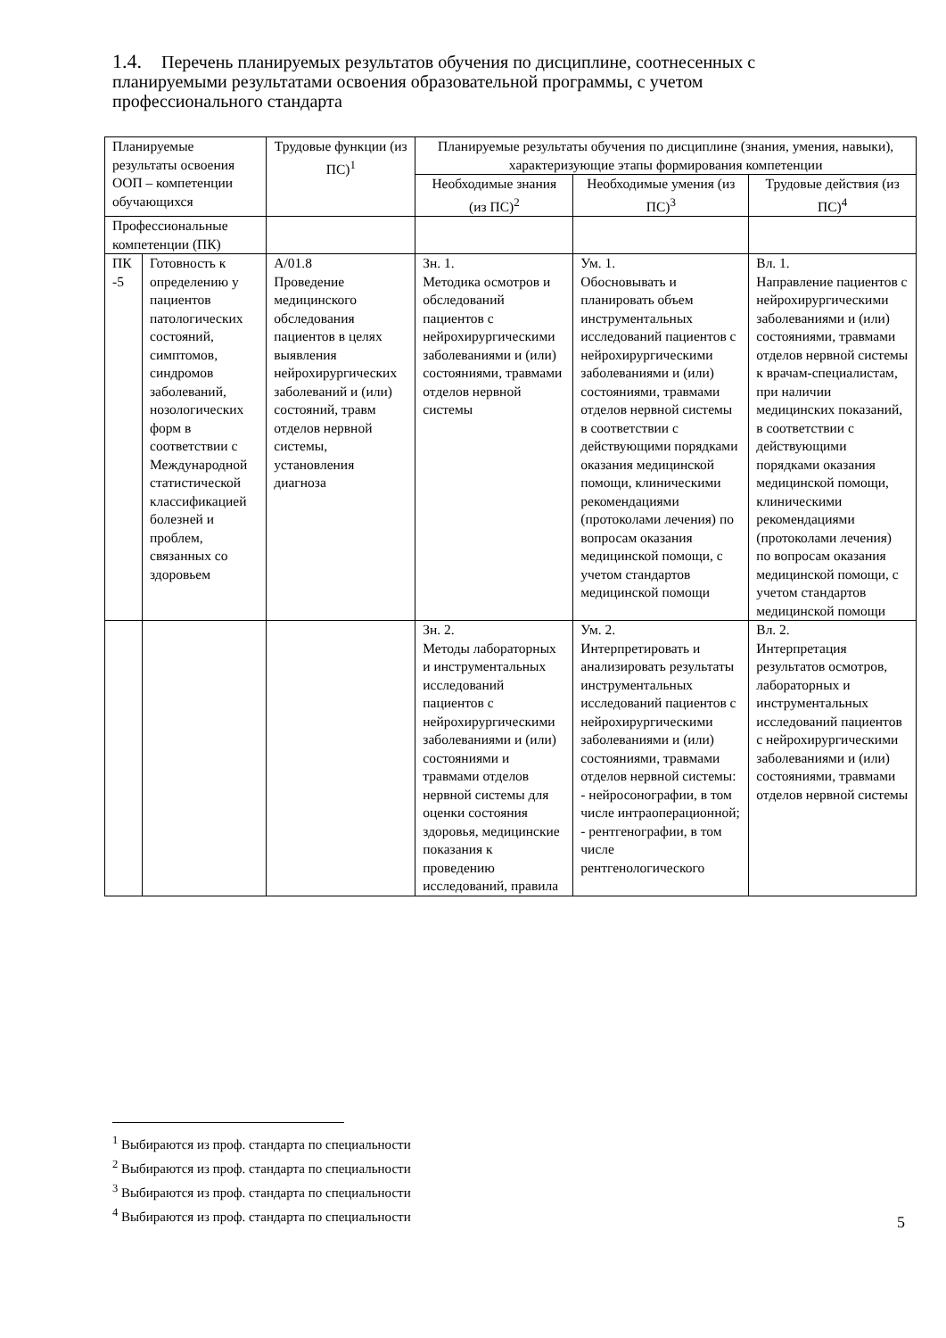1.4. Перечень планируемых результатов обучения по дисциплине, соотнесенных с планируемыми результатами освоения образовательной программы, с учетом профессионального стандарта
| Планируемые результаты освоения ООП – компетенции обучающихся | | Трудовые функции (из ПС)<sup>1</sup> | Планируемые результаты обучения по дисциплине (знания, умения, навыки), характеризующие этапы формирования компетенции | | |
| --- | --- | --- | --- | --- | --- |
| | | | Необходимые знания (из ПС)<sup>2</sup> | Необходимые умения (из ПС)<sup>3</sup> | Трудовые действия (из ПС)<sup>4</sup> |
| Профессиональные компетенции (ПК) | | | | | |
| ПК -5 | Готовность к определению у пациентов патологических состояний, симптомов, синдромов заболеваний, нозологических форм в соответствии с Международной статистической классификацией болезней и проблем, связанных со здоровьем | А/01.8 Проведение медицинского обследования пациентов в целях выявления нейрохирургических заболеваний и (или) состояний, травм отделов нервной системы, установления диагноза | Зн. 1. Методика осмотров и обследований пациентов с нейрохирургическими заболеваниями и (или) состояниями, травмами отделов нервной системы | Ум. 1. Обосновывать и планировать объем инструментальных исследований пациентов с нейрохирургическими заболеваниями и (или) состояниями, травмами отделов нервной системы в соответствии с действующими порядками оказания медицинской помощи, клиническими рекомендациями (протоколами лечения) по вопросам оказания медицинской помощи, с учетом стандартов медицинской помощи | Вл. 1. Направление пациентов с нейрохирургическими заболеваниями и (или) состояниями, травмами отделов нервной системы к врачам-специалистам, при наличии медицинских показаний, в соответствии с действующими порядками оказания медицинской помощи, клиническими рекомендациями (протоколами лечения) по вопросам оказания медицинской помощи, с учетом стандартов медицинской помощи |
| | | | Зн. 2. Методы лабораторных и инструментальных исследований пациентов с нейрохирургическими заболеваниями и (или) состояниями и травмами отделов нервной системы для оценки состояния здоровья, медицинские показания к проведению исследований, правила | Ум. 2. Интерпретировать и анализировать результаты инструментальных исследований пациентов с нейрохирургическими заболеваниями и (или) состояниями, травмами отделов нервной системы: - нейросонографии, в том числе интраоперационной; - рентгенографии, в том числе рентгенологического | Вл. 2. Интерпретация результатов осмотров, лабораторных и инструментальных исследований пациентов с нейрохирургическими заболеваниями и (или) состояниями, травмами отделов нервной системы |
<sup>1</sup> Выбираются из проф. стандарта по специальности
<sup>2</sup> Выбираются из проф. стандарта по специальности
<sup>3</sup> Выбираются из проф. стандарта по специальности
<sup>4</sup> Выбираются из проф. стандарта по специальности
5